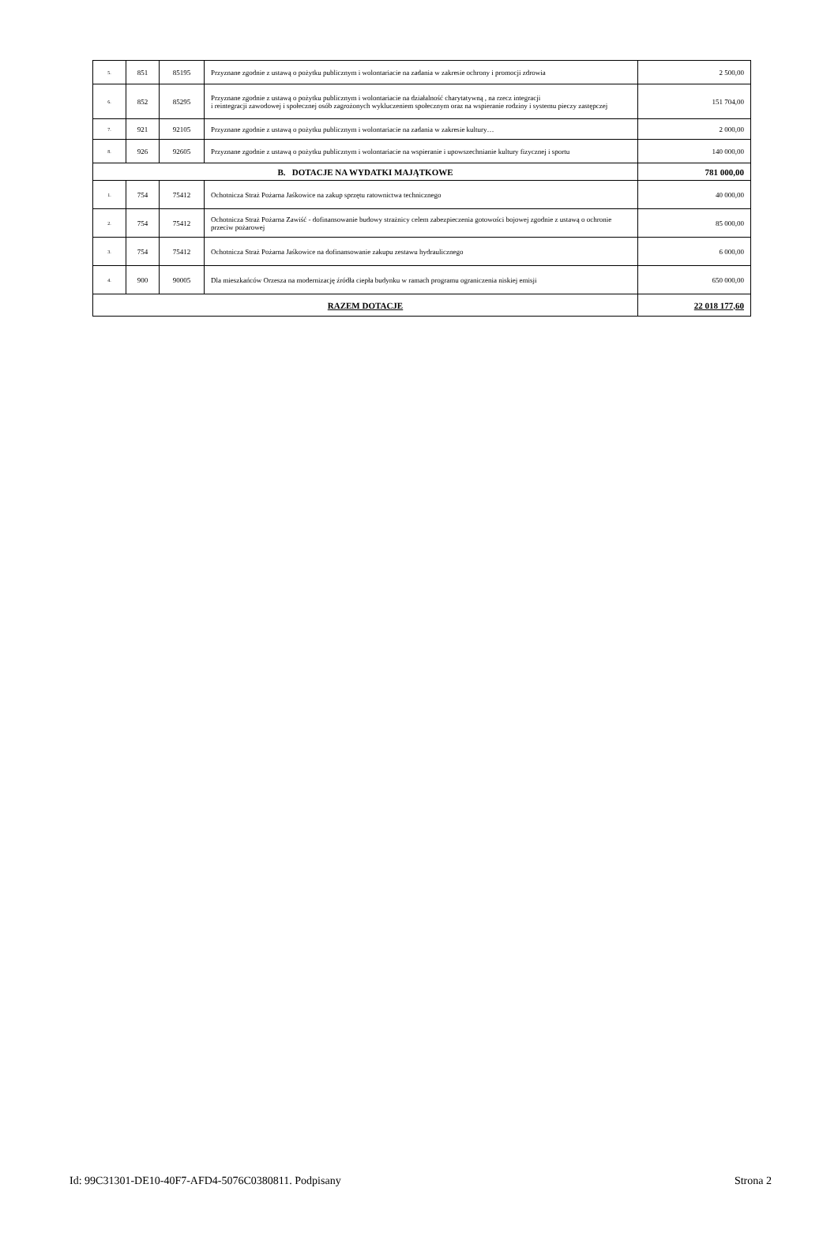| 5. | 851 | 85195 | Przyznane zgodnie z ustawą o pożytku publicznym i wolontariacie na zadania w zakresie ochrony i promocji zdrowia | 2 500,00 |
| 6. | 852 | 85295 | Przyznane zgodnie z ustawą o pożytku publicznym i wolontariacie na działalność charytatywną , na rzecz integracji i reintegracji zawodowej i społecznej osób zagrożonych wykluczeniem społecznym oraz na wspieranie rodziny i systemu pieczy zastępczej | 151 704,00 |
| 7. | 921 | 92105 | Przyznane zgodnie z ustawą o pożytku publicznym i wolontariacie na zadania w zakresie kultury… | 2 000,00 |
| 8. | 926 | 92605 | Przyznane zgodnie z ustawą o pożytku publicznym i wolontariacie na wspieranie i upowszechnianie kultury fizycznej i sportu | 140 000,00 |
| B. DOTACJE NA WYDATKI MAJĄTKOWE | | | | 781 000,00 |
| 1. | 754 | 75412 | Ochotnicza Straż Pożarna Jaśkowice na zakup sprzętu ratownictwa technicznego | 40 000,00 |
| 2. | 754 | 75412 | Ochotnicza Straż Pożarna Zawiść - dofinansowanie budowy strażnicy celem zabezpieczenia gotowości bojowej zgodnie z ustawą o ochronie przeciw pożarowej | 85 000,00 |
| 3. | 754 | 75412 | Ochotnicza Straż Pożarna Jaśkowice na dofinansowanie zakupu zestawu hydraulicznego | 6 000,00 |
| 4. | 900 | 90005 | Dla mieszkańców Orzesza na modernizację źródła ciepła budynku w ramach programu ograniczenia niskiej emisji | 650 000,00 |
| RAZEM DOTACJE | | | | 22 018 177,60 |
Id: 99C31301-DE10-40F7-AFD4-5076C0380811. Podpisany Strona 2